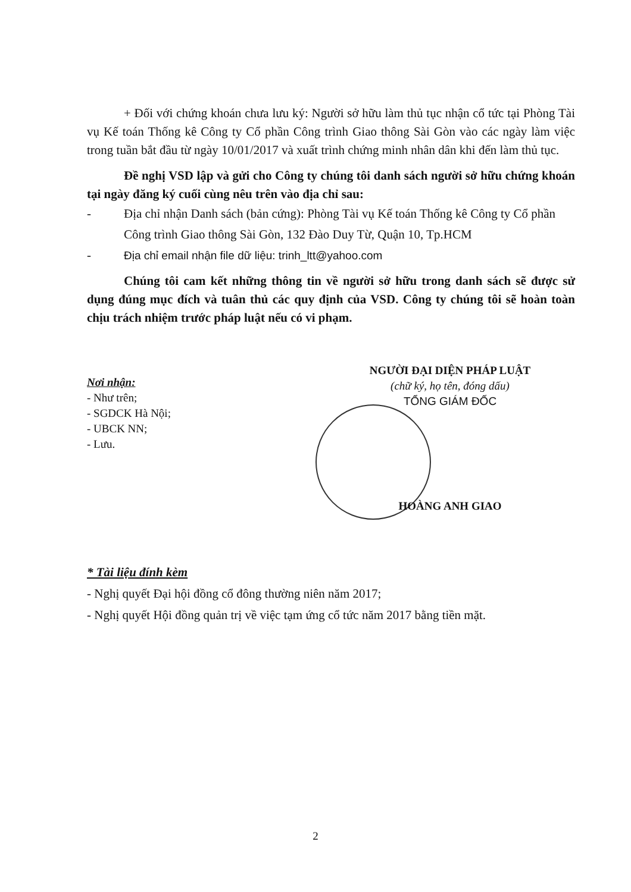+ Đối với chứng khoán chưa lưu ký: Người sở hữu làm thủ tục nhận cổ tức tại Phòng Tài vụ Kế toán Thống kê Công ty Cổ phần Công trình Giao thông Sài Gòn vào các ngày làm việc trong tuần bắt đầu từ ngày 10/01/2017 và xuất trình chứng minh nhân dân khi đến làm thủ tục.
Đề nghị VSD lập và gửi cho Công ty chúng tôi danh sách người sở hữu chứng khoán tại ngày đăng ký cuối cùng nêu trên vào địa chỉ sau:
- Địa chỉ nhận Danh sách (bản cứng): Phòng Tài vụ Kế toán Thống kê Công ty Cổ phần Công trình Giao thông Sài Gòn, 132 Đào Duy Từ, Quận 10, Tp.HCM
- Địa chỉ email nhận file dữ liệu: trinh_ltt@yahoo.com
Chúng tôi cam kết những thông tin về người sở hữu trong danh sách sẽ được sử dụng đúng mục đích và tuân thủ các quy định của VSD. Công ty chúng tôi sẽ hoàn toàn chịu trách nhiệm trước pháp luật nếu có vi phạm.
Nơi nhận:
- Như trên;
- SGDCK Hà Nội;
- UBCK NN;
- Lưu.
NGƯỜI ĐẠI DIỆN PHÁP LUẬT
(chữ ký, họ tên, đóng dấu)
TỔNG GIÁM ĐỐC
HOÀNG ANH GIAO
* Tài liệu đính kèm
- Nghị quyết Đại hội đồng cổ đông thường niên năm 2017;
- Nghị quyết Hội đồng quản trị về việc tạm ứng cổ tức năm 2017 bằng tiền mặt.
2